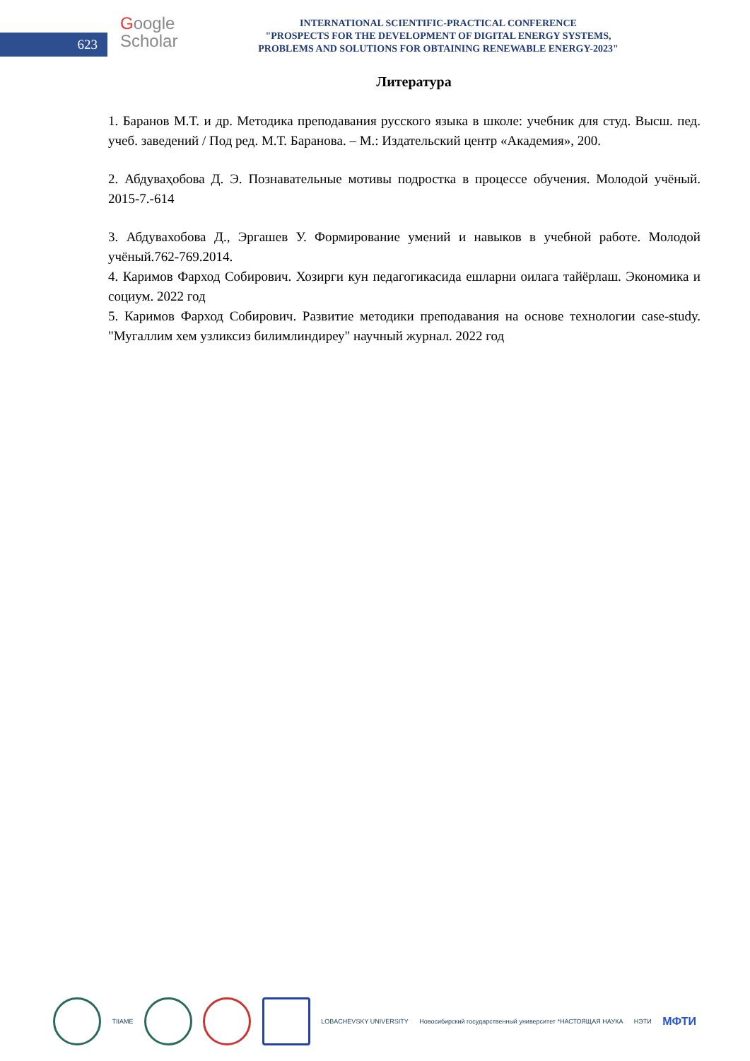623
Google
Scholar
INTERNATIONAL SCIENTIFIC-PRACTICAL CONFERENCE
"PROSPECTS FOR THE DEVELOPMENT OF DIGITAL ENERGY SYSTEMS,
PROBLEMS AND SOLUTIONS FOR OBTAINING RENEWABLE ENERGY-2023"
Литература
1. Баранов М.Т. и др. Методика преподавания русского языка в школе: учебник для студ. Высш. пед. учеб. заведений / Под ред. М.Т. Баранова. – М.: Издательский центр «Академия», 200.
2. Абдуваҳобова Д. Э. Познавательные мотивы подростка в процессе обучения. Молодой учёный. 2015-7.-614
3. Абдувахобова Д., Эргашев У. Формирование умений и навыков в учебной работе. Молодой учёный.762-769.2014.
4. Каримов Фарход Собирович. Хозирги кун педагогикасида ешларни оилага тайёрлаш. Экономика и социум. 2022 год
5. Каримов Фарход Собирович. Развитие методики преподавания на основе технологии case-study. "Мугаллим хем узликсиз билимлиндиреу" научный журнал. 2022 год
TIIAME LOBACHEVSKY UNIVERSITY
Новосибирский государственный университет *НАСТОЯЩАЯ НАУКА
НЭТИ
МФТИ